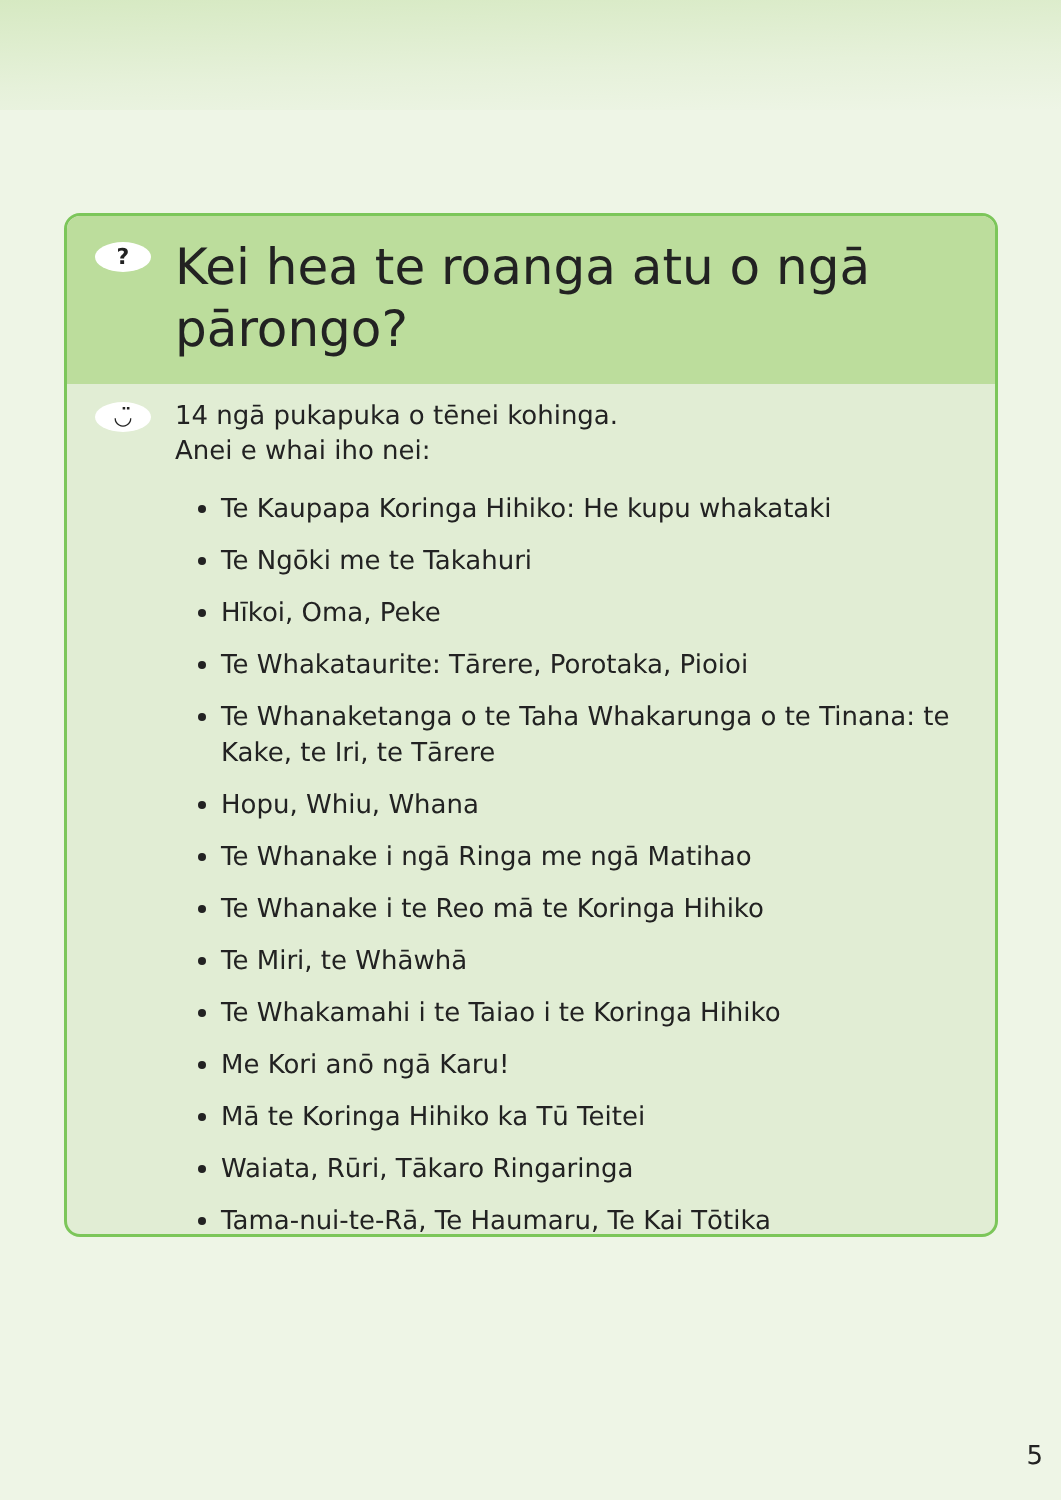?
Kei hea te roanga atu o ngā pārongo?
◡̈
14 ngā pukapuka o tēnei kohinga.
Anei e whai iho nei:
Te Kaupapa Koringa Hihiko: He kupu whakataki
Te Ngōki me te Takahuri
Hīkoi, Oma, Peke
Te Whakataurite: Tārere, Porotaka, Pioioi
Te Whanaketanga o te Taha Whakarunga o te Tinana: te Kake, te Iri, te Tārere
Hopu, Whiu, Whana
Te Whanake i ngā Ringa me ngā Matihao
Te Whanake i te Reo mā te Koringa Hihiko
Te Miri, te Whāwhā
Te Whakamahi i te Taiao i te Koringa Hihiko
Me Kori anō ngā Karu!
Mā te Koringa Hihiko ka Tū Teitei
Waiata, Rūri, Tākaro Ringaringa
Tama-nui-te-Rā, Te Haumaru, Te Kai Tōtika
5